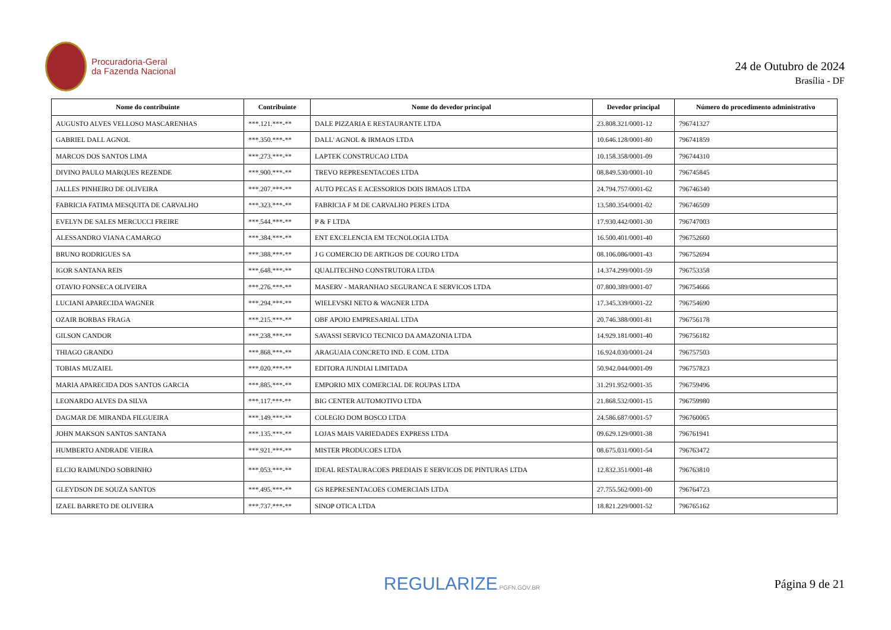Procuradoria-Geral
da Fazenda Nacional
24 de Outubro de 2024
Brasília - DF
| Nome do contribuinte | Contribuinte | Nome do devedor principal | Devedor principal | Número do procedimento administrativo |
| --- | --- | --- | --- | --- |
| AUGUSTO ALVES VELLOSO MASCARENHAS | ***.121.***-** | DALE PIZZARIA E RESTAURANTE LTDA | 23.808.321/0001-12 | 796741327 |
| GABRIEL DALL AGNOL | ***.350.***-** | DALL' AGNOL & IRMAOS LTDA | 10.646.128/0001-80 | 796741859 |
| MARCOS DOS SANTOS LIMA | ***.273.***-** | LAPTEK CONSTRUCAO LTDA | 10.158.358/0001-09 | 796744310 |
| DIVINO PAULO MARQUES REZENDE | ***.900.***-** | TREVO REPRESENTACOES LTDA | 08.849.530/0001-10 | 796745845 |
| JALLES PINHEIRO DE OLIVEIRA | ***.207.***-** | AUTO PECAS E ACESSORIOS DOIS IRMAOS LTDA | 24.794.757/0001-62 | 796746340 |
| FABRICIA FATIMA MESQUITA DE CARVALHO | ***.323.***-** | FABRICIA F M DE CARVALHO PERES LTDA | 13.580.354/0001-02 | 796746509 |
| EVELYN DE SALES MERCUCCI FREIRE | ***.544.***-** | P & F LTDA | 17.930.442/0001-30 | 796747003 |
| ALESSANDRO VIANA CAMARGO | ***.384.***-** | ENT EXCELENCIA EM TECNOLOGIA LTDA | 16.500.401/0001-40 | 796752660 |
| BRUNO RODRIGUES SA | ***.388.***-** | J G COMERCIO DE ARTIGOS DE COURO LTDA | 08.106.086/0001-43 | 796752694 |
| IGOR SANTANA REIS | ***.648.***-** | QUALITECHNO CONSTRUTORA LTDA | 14.374.299/0001-59 | 796753358 |
| OTAVIO FONSECA OLIVEIRA | ***.276.***-** | MASERV - MARANHAO SEGURANCA E SERVICOS LTDA | 07.800.389/0001-07 | 796754666 |
| LUCIANI APARECIDA WAGNER | ***.294.***-** | WIELEVSKI NETO & WAGNER LTDA | 17.345.339/0001-22 | 796754690 |
| OZAIR BORBAS FRAGA | ***.215.***-** | OBF APOIO EMPRESARIAL LTDA | 20.746.388/0001-81 | 796756178 |
| GILSON CANDOR | ***.238.***-** | SAVASSI SERVICO TECNICO DA AMAZONIA LTDA | 14.929.181/0001-40 | 796756182 |
| THIAGO GRANDO | ***.868.***-** | ARAGUAIA CONCRETO IND. E COM. LTDA | 16.924.030/0001-24 | 796757503 |
| TOBIAS MUZAIEL | ***.020.***-** | EDITORA JUNDIAI LIMITADA | 50.942.044/0001-09 | 796757823 |
| MARIA APARECIDA DOS SANTOS GARCIA | ***.885.***-** | EMPORIO MIX COMERCIAL DE ROUPAS LTDA | 31.291.952/0001-35 | 796759496 |
| LEONARDO ALVES DA SILVA | ***.117.***-** | BIG CENTER AUTOMOTIVO LTDA | 21.868.532/0001-15 | 796759980 |
| DAGMAR DE MIRANDA FILGUEIRA | ***.149.***-** | COLEGIO DOM BOSCO LTDA | 24.586.687/0001-57 | 796760065 |
| JOHN MAKSON SANTOS SANTANA | ***.135.***-** | LOJAS MAIS VARIEDADES EXPRESS LTDA | 09.629.129/0001-38 | 796761941 |
| HUMBERTO ANDRADE VIEIRA | ***.921.***-** | MISTER PRODUCOES LTDA | 08.675.031/0001-54 | 796763472 |
| ELCIO RAIMUNDO SOBRINHO | ***.053.***-** | IDEAL RESTAURACOES PREDIAIS E SERVICOS DE PINTURAS LTDA | 12.832.351/0001-48 | 796763810 |
| GLEYDSON DE SOUZA SANTOS | ***.495.***-** | GS REPRESENTACOES COMERCIAIS LTDA | 27.755.562/0001-00 | 796764723 |
| IZAEL BARRETO DE OLIVEIRA | ***.737.***-** | SINOP OTICA LTDA | 18.821.229/0001-52 | 796765162 |
REGULARIZE.PGFN.GOV.BR
Página 9 de 21